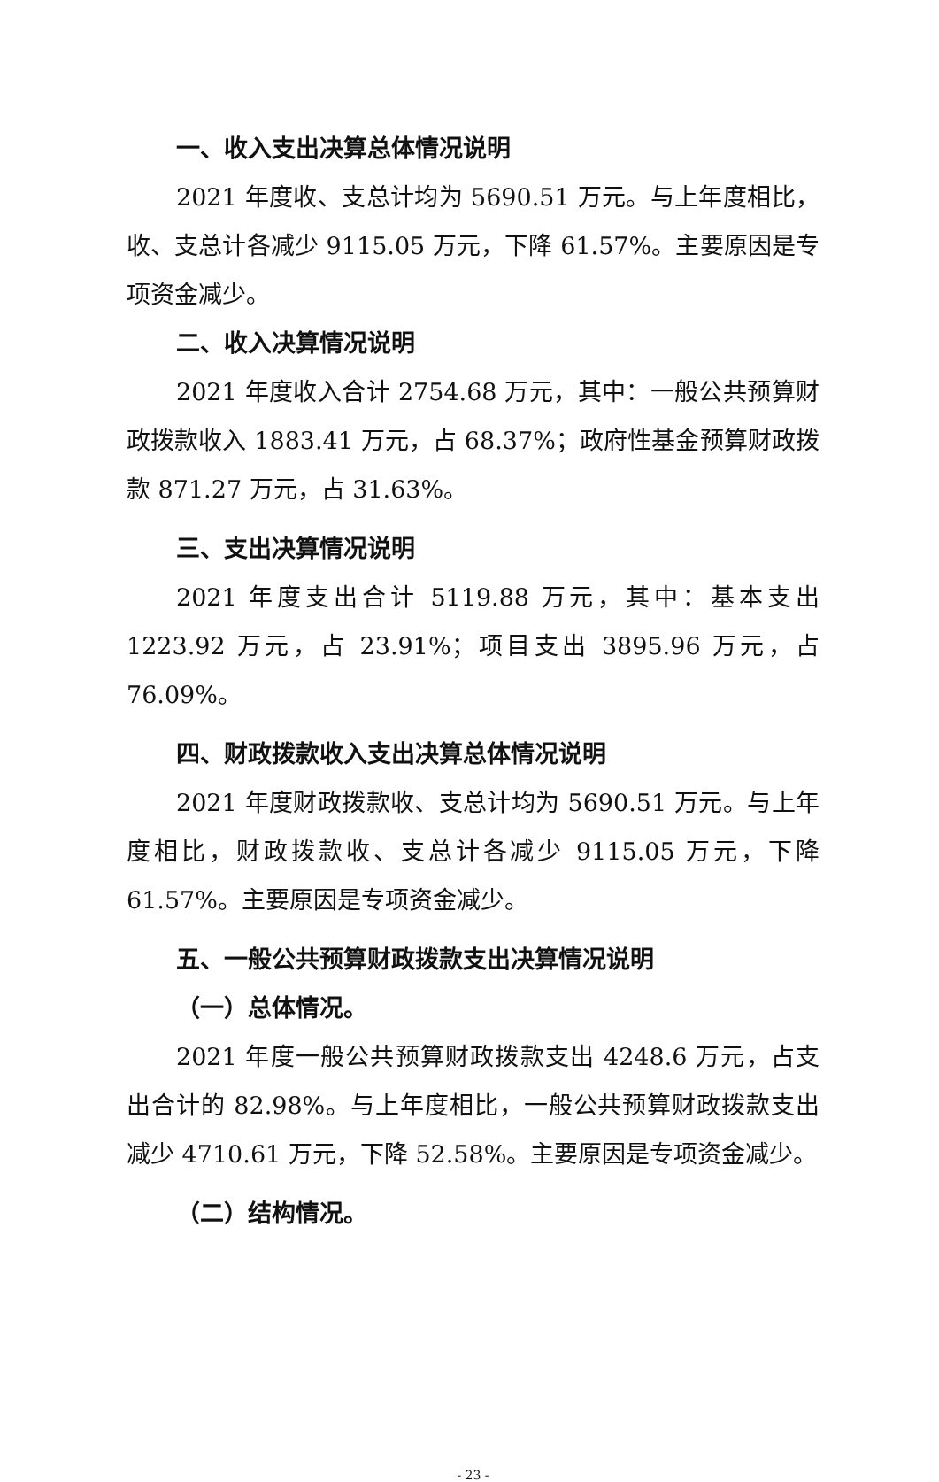一、收入支出决算总体情况说明
2021 年度收、支总计均为 5690.51 万元。与上年度相比，收、支总计各减少 9115.05 万元，下降 61.57%。主要原因是专项资金减少。
二、收入决算情况说明
2021 年度收入合计 2754.68 万元，其中：一般公共预算财政拨款收入 1883.41 万元，占 68.37%；政府性基金预算财政拨款 871.27 万元，占 31.63%。
三、支出决算情况说明
2021 年度支出合计 5119.88 万元，其中：基本支出 1223.92 万元，占 23.91%；项目支出 3895.96 万元，占 76.09%。
四、财政拨款收入支出决算总体情况说明
2021 年度财政拨款收、支总计均为 5690.51 万元。与上年度相比，财政拨款收、支总计各减少 9115.05 万元，下降 61.57%。主要原因是专项资金减少。
五、一般公共预算财政拨款支出决算情况说明
（一）总体情况。
2021 年度一般公共预算财政拨款支出 4248.6 万元，占支出合计的 82.98%。与上年度相比，一般公共预算财政拨款支出减少 4710.61 万元，下降 52.58%。主要原因是专项资金减少。
（二）结构情况。
- 23 -